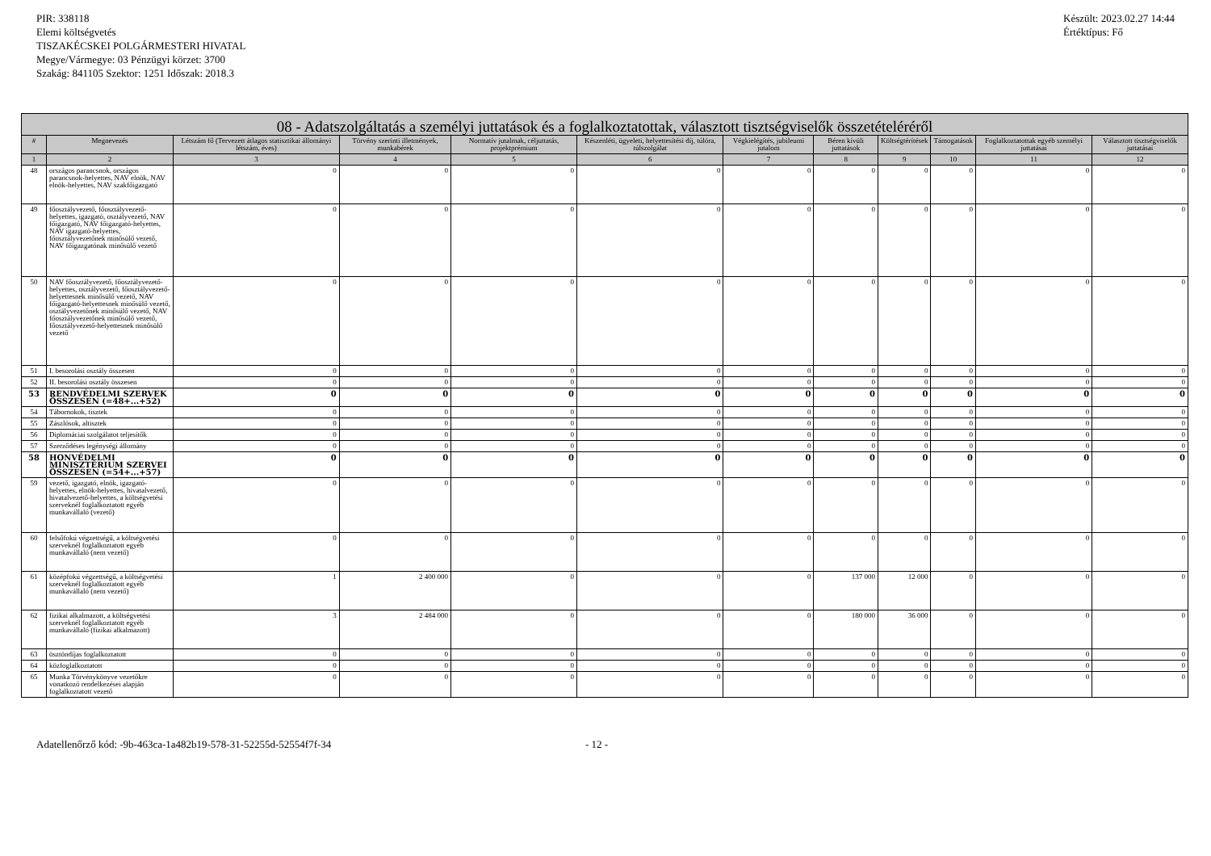PIR: 338118
Elemi költségvetés
TISZAKÉCSKEI POLGÁRMESTERI HIVATAL
Megye/Vármegye: 03 Pénzügyi körzet: 3700
Szakág: 841105 Szektor: 1251 Időszak: 2018.3
Készült: 2023.02.27 14:44
Értéktípus: Fő
| 08 - Adatszolgáltatás a személyi juttatások és a foglalkoztatottak, választott tisztségviselők összetételéréről | | | | | | | | | | | |
| --- | --- | --- | --- | --- | --- | --- | --- | --- | --- | --- | --- |
| # | Megnevezés | Létszám fő (Tervezett átlagos statisztikai állományi létszám, éves) | Törvény szerinti illetmények, munkabérek | Normatív jutalmak, céljuttatás, projektprémium | Készenléti, ügyeleti, helyettesítési díj, túlóra, túlszolgálat | Végkielégítés, jubileumi jutalom | Béren kívüli juttatások | Költségtérítések | Támogatások | Foglalkoztatottak egyéb személyi juttatásai | Választott tisztségviselők juttatásai |
| 1 | 2 | 3 | 4 | 5 | 6 | 7 | 8 | 9 | 10 | 11 | 12 |
| 48 | országos parancsnok, országos parancsnok-helyettes, NAV elnök, NAV elnök-helyettes, NAV szakfőigazgató | 0 | 0 | 0 | 0 | 0 | 0 | 0 | 0 | 0 | 0 |
| 49 | főosztályvezető, főosztályvezető-helyettes, igazgató, osztályvezető, NAV főigazgató, NAV főigazgató-helyettes, NAV igazgató-helyettes, főosztályvezetőnek minősülő vezető, NAV főigazgatónak minősülő vezető | 0 | 0 | 0 | 0 | 0 | 0 | 0 | 0 | 0 | 0 |
| 50 | NAV főosztályvezető, főosztályvezető-helyettes, osztályvezető, főosztályvezető-helyettesnek minősülő vezető, NAV főigazgató-helyettesnek minősülő vezető, osztályvezetőnek minősülő vezető, NAV főosztályvezetőnek minősülő vezető, főosztályvezető-helyettesnek minősülő vezető | 0 | 0 | 0 | 0 | 0 | 0 | 0 | 0 | 0 | 0 |
| 51 | I. besorolási osztály összesen | 0 | 0 | 0 | 0 | 0 | 0 | 0 | 0 | 0 | 0 |
| 52 | II. besorolási osztály összesen | 0 | 0 | 0 | 0 | 0 | 0 | 0 | 0 | 0 | 0 |
| 53 | RENDVÉDELMI SZERVEK ÖSSZESEN (=48+...+52) | 0 | 0 | 0 | 0 | 0 | 0 | 0 | 0 | 0 | 0 |
| 54 | Tábornokok, tisztek | 0 | 0 | 0 | 0 | 0 | 0 | 0 | 0 | 0 | 0 |
| 55 | Zászlósok, altisztek | 0 | 0 | 0 | 0 | 0 | 0 | 0 | 0 | 0 | 0 |
| 56 | Diplomáciai szolgálatot teljesítők | 0 | 0 | 0 | 0 | 0 | 0 | 0 | 0 | 0 | 0 |
| 57 | Szerződéses legénységi állomány | 0 | 0 | 0 | 0 | 0 | 0 | 0 | 0 | 0 | 0 |
| 58 | HONVÉDELMI MINISZTÉRIUM SZERVEI ÖSSZESEN (=54+...+57) | 0 | 0 | 0 | 0 | 0 | 0 | 0 | 0 | 0 | 0 |
| 59 | vezető, igazgató, elnök, igazgató-helyettes, elnök-helyettes, hivatalvezető, hivatalvezető-helyettes, a költségvetési szerveknél foglalkoztatott egyéb munkavállaló (vezető) | 0 | 0 | 0 | 0 | 0 | 0 | 0 | 0 | 0 | 0 |
| 60 | felsőfokú végzettségű, a költségvetési szerveknél foglalkoztatott egyéb munkavállaló (nem vezető) | 0 | 0 | 0 | 0 | 0 | 0 | 0 | 0 | 0 | 0 |
| 61 | középfokú végzettségű, a költségvetési szerveknél foglalkoztatott egyéb munkavállaló (nem vezető) | 1 | 2 400 000 | 0 | 0 | 0 | 137 000 | 12 000 | 0 | 0 | 0 |
| 62 | fizikai alkalmazott, a költségvetési szerveknél foglalkoztatott egyéb munkavállaló (fizikai alkalmazott) | 3 | 2 484 000 | 0 | 0 | 0 | 180 000 | 36 000 | 0 | 0 | 0 |
| 63 | ösztöndíjas foglalkoztatott | 0 | 0 | 0 | 0 | 0 | 0 | 0 | 0 | 0 | 0 |
| 64 | közfoglalkoztatott | 0 | 0 | 0 | 0 | 0 | 0 | 0 | 0 | 0 | 0 |
| 65 | Munka Törvénykönyve vezetőkre vonatkozó rendelkezései alapján foglalkoztatott vezető | 0 | 0 | 0 | 0 | 0 | 0 | 0 | 0 | 0 | 0 |
Adatellenőrző kód: -9b-463ca-1a482b19-578-31-52255d-52554f7f-34 - 12 -